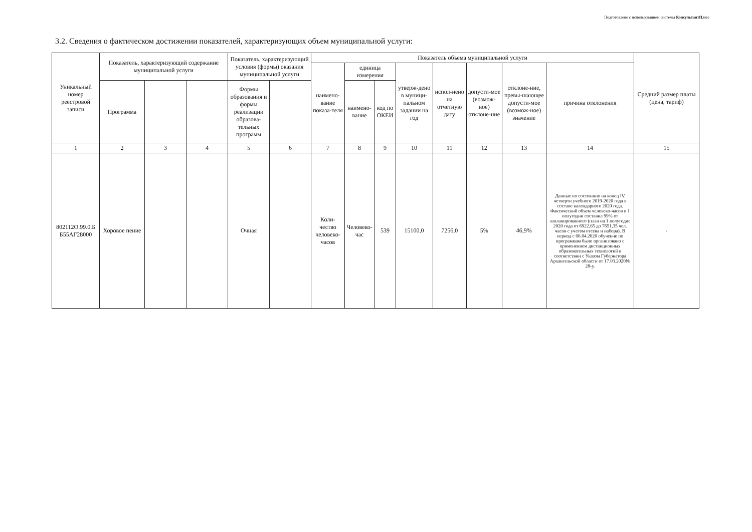Подготовлено с использованием системы КонсультантПлюс
3.2. Сведения о фактическом достижении показателей, характеризующих объем муниципальной услуги:
| Уникальный номер реестровой записи | Показатель, характеризующий содержание муниципальной услуги | | | Показатель, характеризующий условия (формы) оказания муниципальной услуги | | Показатель объема муниципальной услуги | | | | | | | | Средний размер платы (цена, тариф) |
| --- | --- | --- | --- | --- | --- | --- | --- | --- | --- | --- | --- | --- | --- | --- |
| | | | | | | наимено-вание показа-теля | единица измерения | | утверж-дено в муници-пальном задании на год | испол-нено на отчетную дату | допусти-мое (возмож-ное) отклоне-ние | отклоне-ние, превы-шающее допусти-мое (возмож-ное) значение | причина отклонения | |
| | Программа | | | Формы образования и формы реализации образова-тельных программ | | | наимено-вание | код по ОКЕИ | | | | | | |
| 1 | 2 | 3 | 4 | 5 | 6 | 7 | 8 | 9 | 10 | 11 | 12 | 13 | 14 | 15 |
| 802112О.99.0.Б Б55АГ28000 | Хоровое пение | | | Очная | | Коли-чество человеко-часов | Человеко-час | 539 | 15100,0 | 7256,0 | 5% | 46,9% | Данные по состоянию на конец IV четверти учебного 2019-2020 года в составе календарного 2020 года. Фактический объем человеко-часов в 1 полугодии составил 99% от запланированного (план на 1 полугодие 2020 года от 6922,65 до 7651,35 чел. часов с учетом отсева и набора). В период с 06.04.2020 обучение по программам было организовано с применением дистанционных образовательных технологий в соответствии с Указом Губернатора Архангельской области от 17.03.2020№ 28-у. | - |